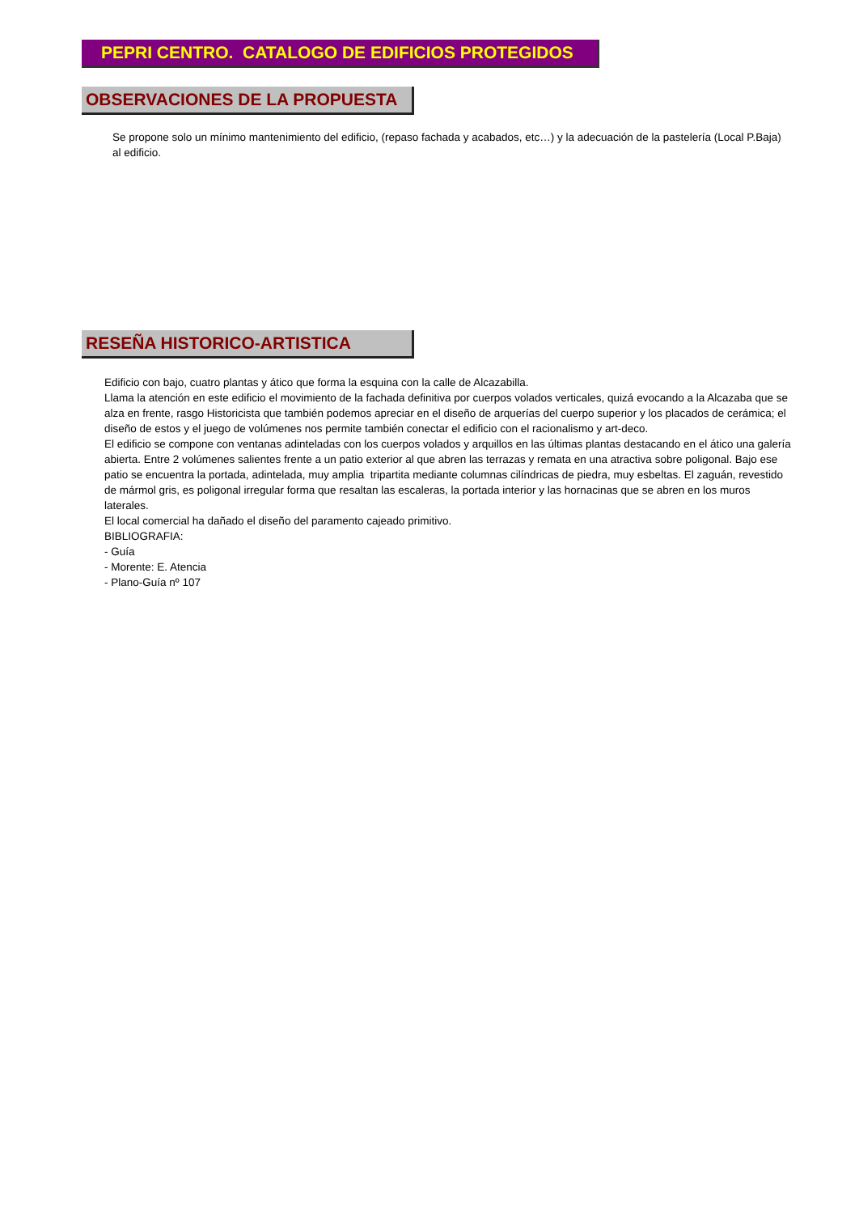PEPRI CENTRO. CATALOGO DE EDIFICIOS PROTEGIDOS
OBSERVACIONES DE LA PROPUESTA
Se propone solo un mínimo mantenimiento del edificio, (repaso fachada y acabados, etc…) y la adecuación de la pastelería (Local P.Baja) al edificio.
RESEÑA HISTORICO-ARTISTICA
Edificio con bajo, cuatro plantas y ático que forma la esquina con la calle de Alcazabilla.
Llama la atención en este edificio el movimiento de la fachada definitiva por cuerpos volados verticales, quizá evocando a la Alcazaba que se alza en frente, rasgo Historicista que también podemos apreciar en el diseño de arquerías del cuerpo superior y los placados de cerámica; el diseño de estos y el juego de volúmenes nos permite también conectar el edificio con el racionalismo y art-deco.
El edificio se compone con ventanas adinteladas con los cuerpos volados y arquillos en las últimas plantas destacando en el ático una galería abierta. Entre 2 volúmenes salientes frente a un patio exterior al que abren las terrazas y remata en una atractiva sobre poligonal. Bajo ese patio se encuentra la portada, adintelada, muy amplia tripartita mediante columnas cilíndricas de piedra, muy esbeltas. El zaguán, revestido de mármol gris, es poligonal irregular forma que resaltan las escaleras, la portada interior y las hornacinas que se abren en los muros laterales.
El local comercial ha dañado el diseño del paramento cajeado primitivo.
BIBLIOGRAFIA:
- Guía
- Morente: E. Atencia
- Plano-Guía nº 107